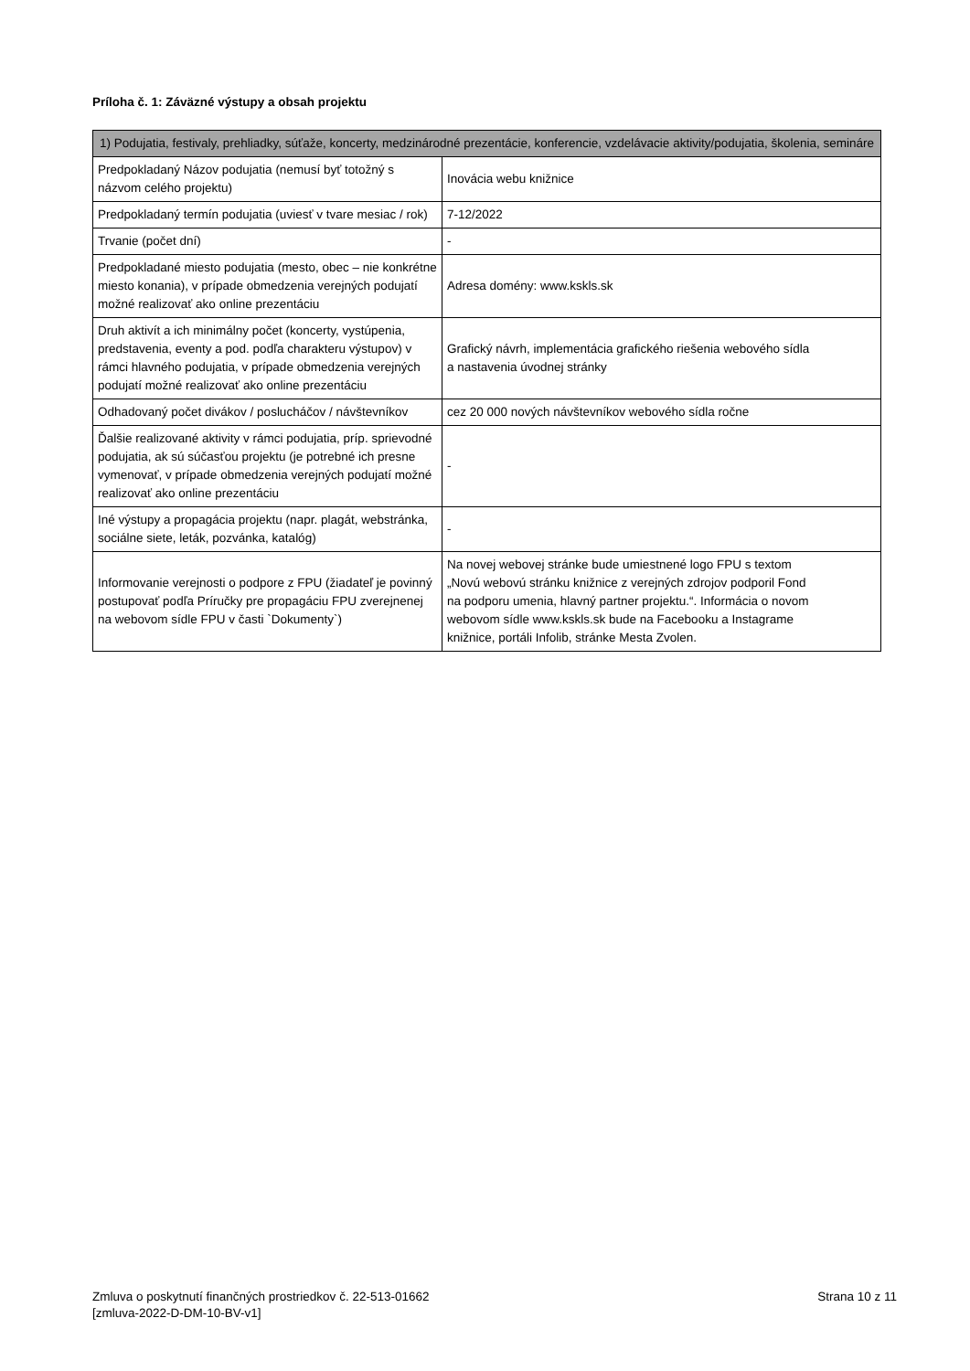Príloha č. 1: Záväzné výstupy a obsah projektu
| 1) Podujatia, festivaly, prehliadky, súťaže, koncerty, medzinárodné prezentácie, konferencie, vzdelávacie aktivity/podujatia, školenia, semináre | |
| --- | --- |
| Predpokladaný Názov podujatia (nemusí byť totožný s názvom celého projektu) | Inovácia webu knižnice |
| Predpokladaný termín podujatia (uviesť v tvare mesiac / rok) | 7-12/2022 |
| Trvanie (počet dní) | - |
| Predpokladané miesto podujatia (mesto, obec – nie konkrétne miesto konania), v prípade obmedzenia verejných podujatí možné realizovať ako online prezentáciu | Adresa domény: www.kskls.sk |
| Druh aktivít a ich minimálny počet (koncerty, vystúpenia, predstavenia, eventy a pod. podľa charakteru výstupov) v rámci hlavného podujatia, v prípade obmedzenia verejných podujatí možné realizovať ako online prezentáciu | Grafický návrh, implementácia grafického riešenia webového sídla a nastavenia úvodnej stránky |
| Odhadovaný počet divákov / poslucháčov / návštevníkov | cez 20 000 nových návštevníkov webového sídla ročne |
| Ďalšie realizované aktivity v rámci podujatia, príp. sprievodné podujatia, ak sú súčasťou projektu (je potrebné ich presne vymenovať, v prípade obmedzenia verejných podujatí možné realizovať ako online prezentáciu | - |
| Iné výstupy a propagácia projektu (napr. plagát, webstránka, sociálne siete, leták, pozvánka, katalóg) | - |
| Informovanie verejnosti o podpore z FPU (žiadateľ je povinný postupovať podľa Príručky pre propagáciu FPU zverejnenej na webovom sídle FPU v časti `Dokumenty`) | Na novej webovej stránke bude umiestnené logo FPU s textom „Novú webovú stránku knižnice z verejných zdrojov podporil Fond na podporu umenia, hlavný partner projektu.“. Informácia o novom webovom sídle www.kskls.sk bude na Facebooku a Instagrame knižnice, portáli Infolib, stránke Mesta Zvolen. |
Zmluva o poskytnutí finančných prostriedkov č. 22-513-01662
[zmluva-2022-D-DM-10-BV-v1]
Strana 10 z 11